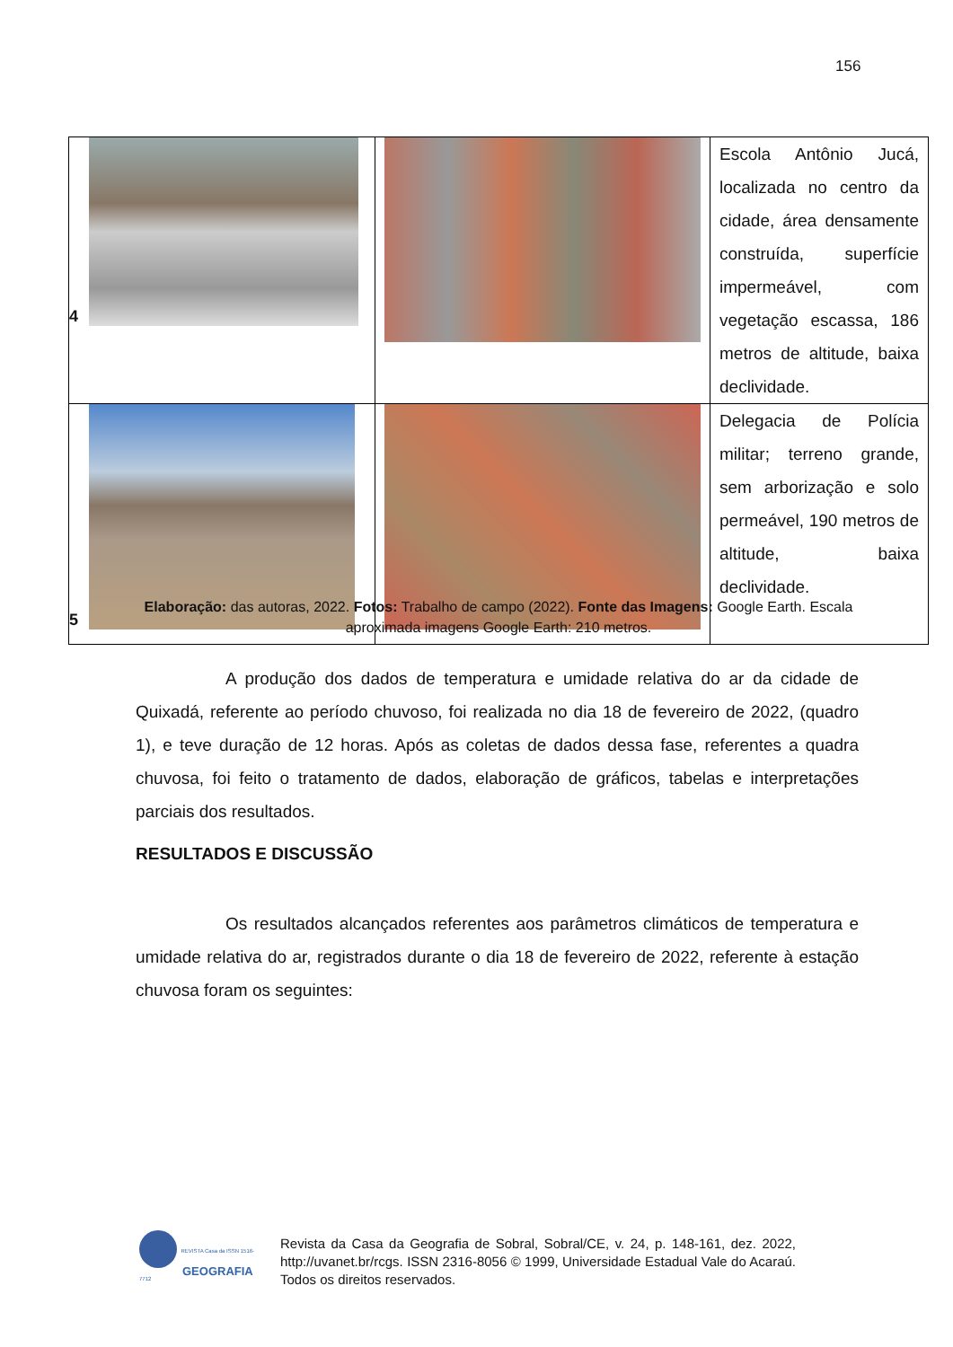156
| 4 | | Escola Antônio Jucá, localizada no centro da cidade, área densamente construída, superfície impermeável, com vegetação escassa, 186 metros de altitude, baixa declividade. |
| 5 | | Delegacia de Polícia militar; terreno grande, sem arborização e solo permeável, 190 metros de altitude, baixa declividade. |
Elaboração: das autoras, 2022. Fotos: Trabalho de campo (2022). Fonte das Imagens: Google Earth. Escala aproximada imagens Google Earth: 210 metros.
A produção dos dados de temperatura e umidade relativa do ar da cidade de Quixadá, referente ao período chuvoso, foi realizada no dia 18 de fevereiro de 2022, (quadro 1), e teve duração de 12 horas. Após as coletas de dados dessa fase, referentes a quadra chuvosa, foi feito o tratamento de dados, elaboração de gráficos, tabelas e interpretações parciais dos resultados.
RESULTADOS E DISCUSSÃO
Os resultados alcançados referentes aos parâmetros climáticos de temperatura e umidade relativa do ar, registrados durante o dia 18 de fevereiro de 2022, referente à estação chuvosa foram os seguintes:
REVISTA Casa da ISSN 1516-7712
GEOGRAFIA
Revista da Casa da Geografia de Sobral, Sobral/CE, v. 24, p. 148-161, dez. 2022, http://uvanet.br/rcgs. ISSN 2316-8056 © 1999, Universidade Estadual Vale do Acaraú. Todos os direitos reservados.